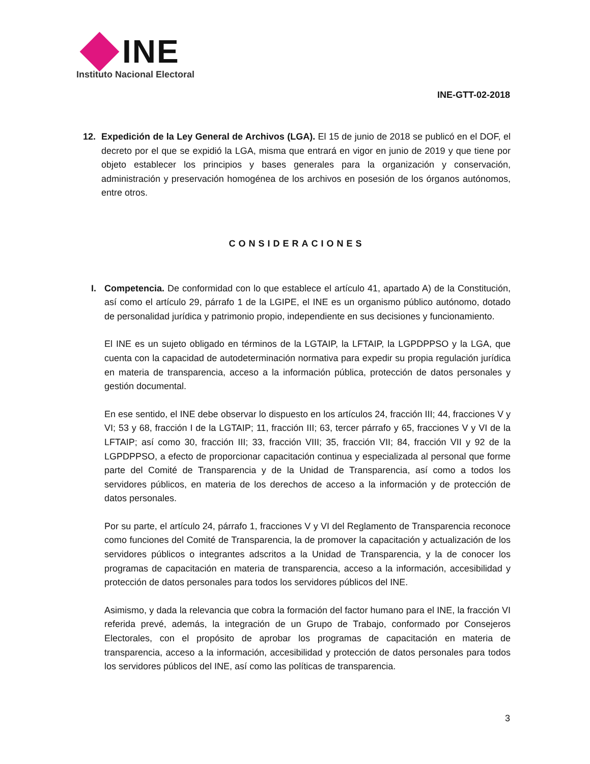INE
Instituto Nacional Electoral
INE-GTT-02-2018
12. Expedición de la Ley General de Archivos (LGA). El 15 de junio de 2018 se publicó en el DOF, el decreto por el que se expidió la LGA, misma que entrará en vigor en junio de 2019 y que tiene por objeto establecer los principios y bases generales para la organización y conservación, administración y preservación homogénea de los archivos en posesión de los órganos autónomos, entre otros.
CONSIDERACIONES
I. Competencia. De conformidad con lo que establece el artículo 41, apartado A) de la Constitución, así como el artículo 29, párrafo 1 de la LGIPE, el INE es un organismo público autónomo, dotado de personalidad jurídica y patrimonio propio, independiente en sus decisiones y funcionamiento.
El INE es un sujeto obligado en términos de la LGTAIP, la LFTAIP, la LGPDPPSO y la LGA, que cuenta con la capacidad de autodeterminación normativa para expedir su propia regulación jurídica en materia de transparencia, acceso a la información pública, protección de datos personales y gestión documental.
En ese sentido, el INE debe observar lo dispuesto en los artículos 24, fracción III; 44, fracciones V y VI; 53 y 68, fracción I de la LGTAIP; 11, fracción III; 63, tercer párrafo y 65, fracciones V y VI de la LFTAIP; así como 30, fracción III; 33, fracción VIII; 35, fracción VII; 84, fracción VII y 92 de la LGPDPPSO, a efecto de proporcionar capacitación continua y especializada al personal que forme parte del Comité de Transparencia y de la Unidad de Transparencia, así como a todos los servidores públicos, en materia de los derechos de acceso a la información y de protección de datos personales.
Por su parte, el artículo 24, párrafo 1, fracciones V y VI del Reglamento de Transparencia reconoce como funciones del Comité de Transparencia, la de promover la capacitación y actualización de los servidores públicos o integrantes adscritos a la Unidad de Transparencia, y la de conocer los programas de capacitación en materia de transparencia, acceso a la información, accesibilidad y protección de datos personales para todos los servidores públicos del INE.
Asimismo, y dada la relevancia que cobra la formación del factor humano para el INE, la fracción VI referida prevé, además, la integración de un Grupo de Trabajo, conformado por Consejeros Electorales, con el propósito de aprobar los programas de capacitación en materia de transparencia, acceso a la información, accesibilidad y protección de datos personales para todos los servidores públicos del INE, así como las políticas de transparencia.
3